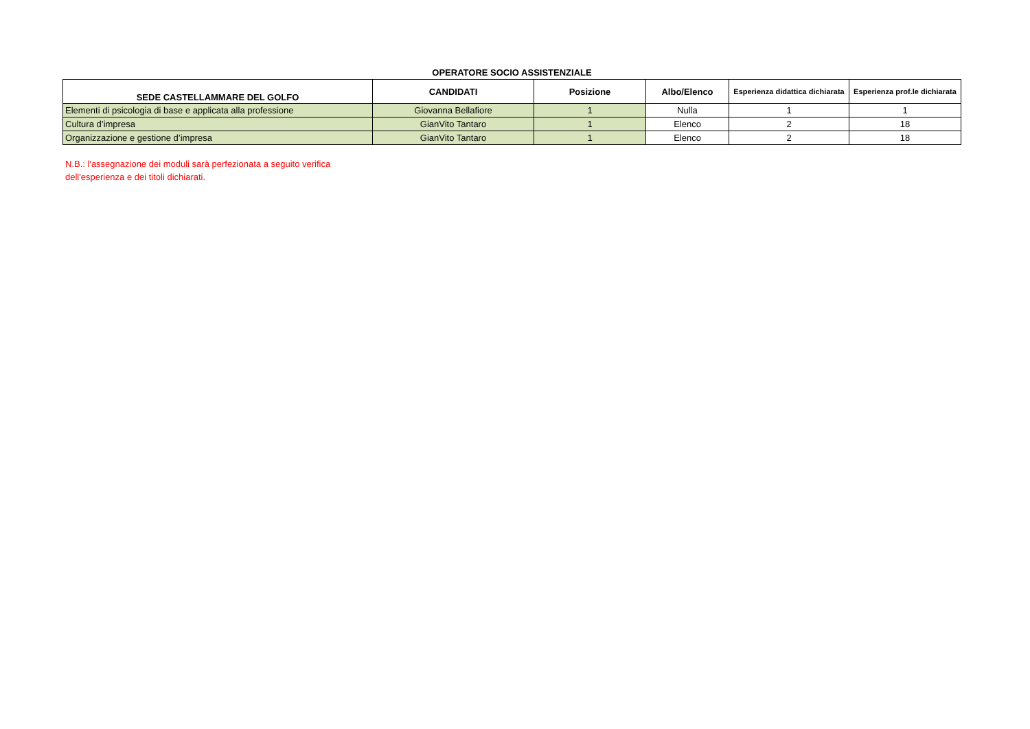OPERATORE SOCIO ASSISTENZIALE
| SEDE CASTELLAMMARE DEL GOLFO | CANDIDATI | Posizione | Albo/Elenco | Esperienza didattica dichiarata | Esperienza prof.le dichiarata |
| --- | --- | --- | --- | --- | --- |
| Elementi di psicologia di base e applicata alla professione | Giovanna Bellafiore | 1 | Nulla | 1 | 1 |
| Cultura d’impresa | GianVito Tantaro | 1 | Elenco | 2 | 18 |
| Organizzazione e gestione d’impresa | GianVito Tantaro | 1 | Elenco | 2 | 18 |
N.B.: l'assegnazione dei moduli sarà perfezionata a seguito verifica
dell'esperienza e dei titoli dichiarati.